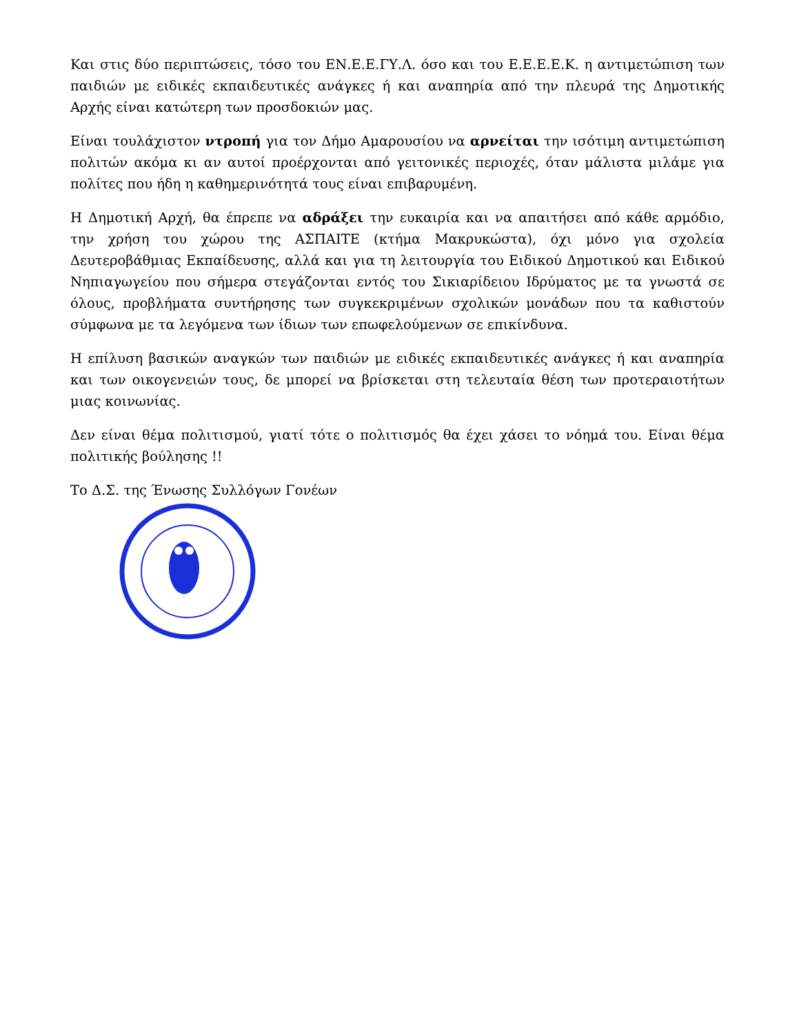Και στις δύο περιπτώσεις, τόσο του ΕΝ.Ε.Ε.ΓΥ.Λ. όσο και του Ε.Ε.Ε.Ε.Κ. η αντιμετώπιση των παιδιών με ειδικές εκπαιδευτικές ανάγκες ή και αναπηρία από την πλευρά της Δημοτικής Αρχής είναι κατώτερη των προσδοκιών μας.
Είναι τουλάχιστον ντροπή για τον Δήμο Αμαρουσίου να αρνείται την ισότιμη αντιμετώπιση πολιτών ακόμα κι αν αυτοί προέρχονται από γειτονικές περιοχές, όταν μάλιστα μιλάμε για πολίτες που ήδη η καθημερινότητά τους είναι επιβαρυμένη.
Η Δημοτική Αρχή, θα έπρεπε να αδράξει την ευκαιρία και να απαιτήσει από κάθε αρμόδιο, την χρήση του χώρου της ΑΣΠΑΙΤΕ (κτήμα Μακρυκώστα), όχι μόνο για σχολεία Δευτεροβάθμιας Εκπαίδευσης, αλλά και για τη λειτουργία του Ειδικού Δημοτικού και Ειδικού Νηπιαγωγείου που σήμερα στεγάζονται εντός του Σικιαρίδειου Ιδρύματος με τα γνωστά σε όλους, προβλήματα συντήρησης των συγκεκριμένων σχολικών μονάδων που τα καθιστούν σύμφωνα με τα λεγόμενα των ίδιων των επωφελούμενων σε επικίνδυνα.
Η επίλυση βασικών αναγκών των παιδιών με ειδικές εκπαιδευτικές ανάγκες ή και αναπηρία και των οικογενειών τους, δε μπορεί να βρίσκεται στη τελευταία θέση των προτεραιοτήτων μιας κοινωνίας.
Δεν είναι θέμα πολιτισμού, γιατί τότε ο πολιτισμός θα έχει χάσει το νόημά του. Είναι θέμα πολιτικής βούλησης !!
Το Δ.Σ. της Ένωσης Συλλόγων Γονέων